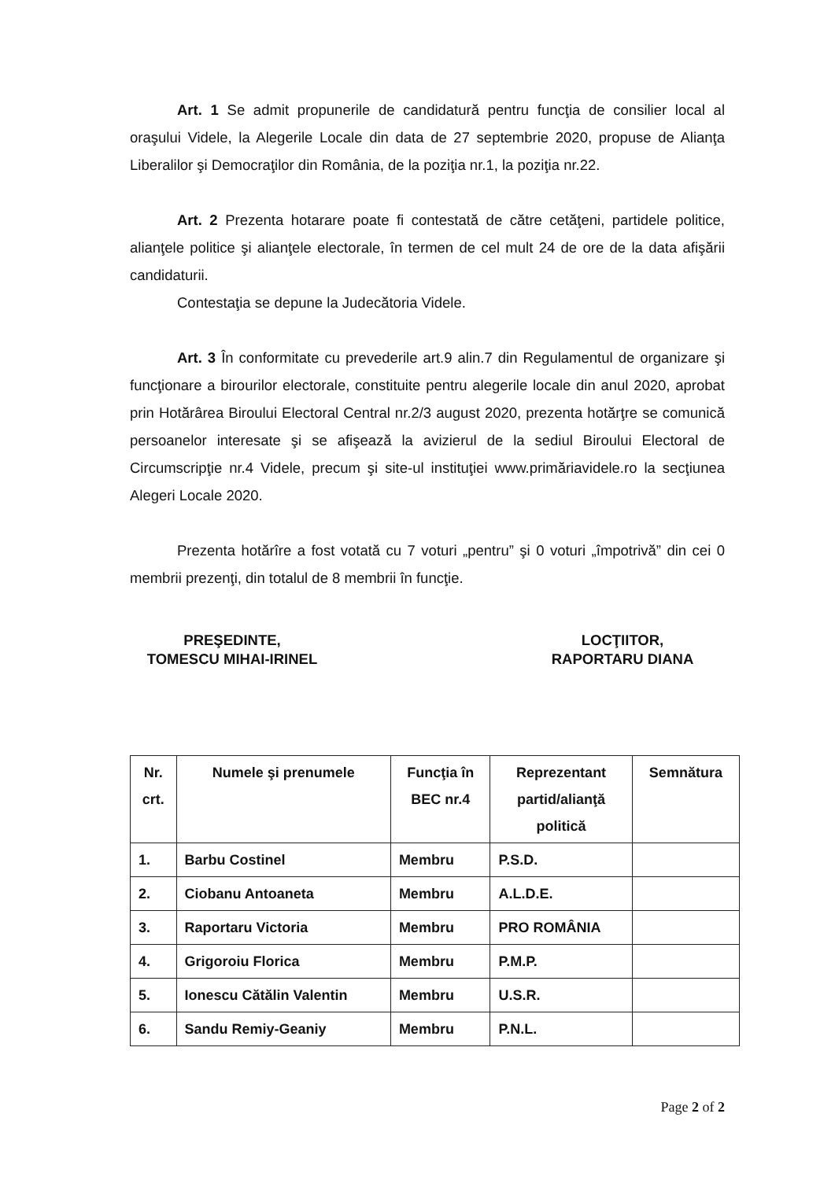Art. 1 Se admit propunerile de candidatură pentru funcţia de consilier local al oraşului Videle, la Alegerile Locale din data de 27 septembrie 2020, propuse de Alianţa Liberalilor şi Democraţilor din România, de la poziţia nr.1, la poziţia nr.22.
Art. 2 Prezenta hotarare poate fi contestată de către cetăţeni, partidele politice, alianţele politice şi alianţele electorale, în termen de cel mult 24 de ore de la data afişării candidaturii.
Contestaţia se depune la Judecătoria Videle.
Art. 3 În conformitate cu prevederile art.9 alin.7 din Regulamentul de organizare şi funcţionare a birourilor electorale, constituite pentru alegerile locale din anul 2020, aprobat prin Hotărârea Biroului Electoral Central nr.2/3 august 2020, prezenta hotărţre se comunică persoanelor interesate şi se afişează la avizierul de la sediul Biroului Electoral de Circumscripţie nr.4 Videle, precum şi site-ul instituţiei www.primăriavidele.ro la secţiunea Alegeri Locale 2020.
Prezenta hotărîre a fost votată cu 7 voturi „pentru” şi 0 voturi „împotrivă” din cei 0 membrii prezenţi, din totalul de 8 membrii în funcţie.
PREŞEDINTE,
TOMESCU MIHAI-IRINEL
LOCŢIITOR,
RAPORTARU DIANA
| Nr. crt. | Numele şi prenumele | Funcţia în BEC nr.4 | Reprezentant partid/alianţă politică | Semnătura |
| --- | --- | --- | --- | --- |
| 1. | Barbu Costinel | Membru | P.S.D. | |
| 2. | Ciobanu Antoaneta | Membru | A.L.D.E. | |
| 3. | Raportaru Victoria | Membru | PRO ROMÂNIA | |
| 4. | Grigoroiu Florica | Membru | P.M.P. | |
| 5. | Ionescu Cătălin Valentin | Membru | U.S.R. | |
| 6. | Sandu Remiy-Geaniy | Membru | P.N.L. | |
Page 2 of 2